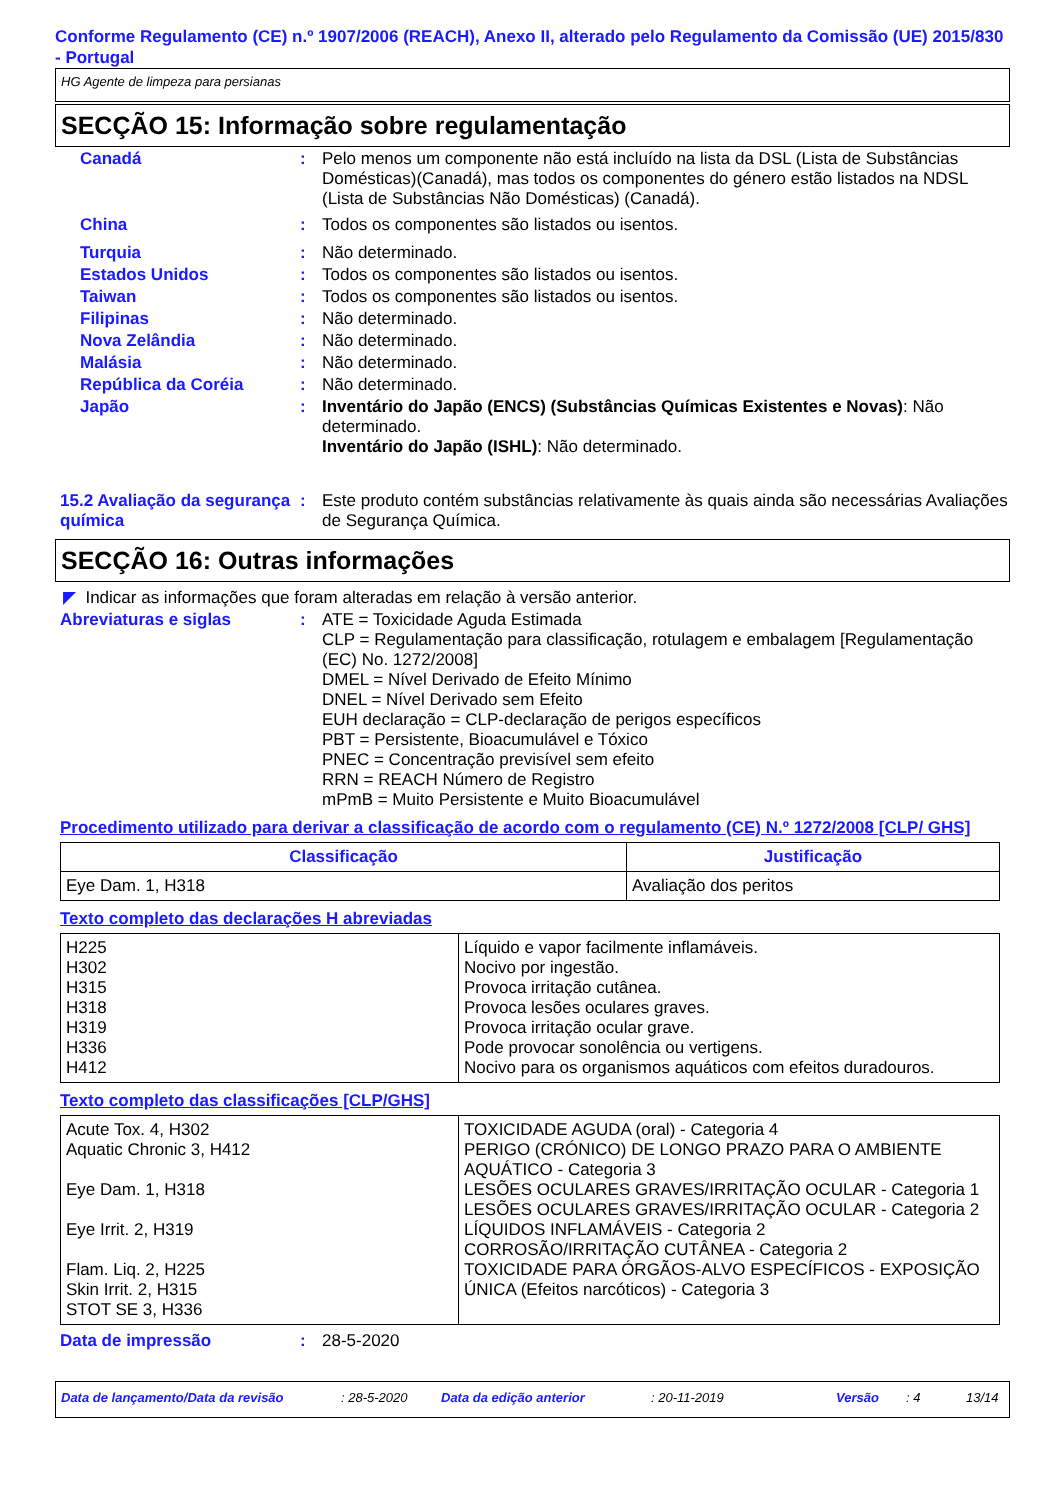Conforme Regulamento (CE) n.º 1907/2006 (REACH), Anexo II, alterado pelo Regulamento da Comissão (UE) 2015/830 - Portugal
HG Agente de limpeza para persianas
SECÇÃO 15: Informação sobre regulamentação
Canadá : Pelo menos um componente não está incluído na lista da DSL (Lista de Substâncias Domésticas)(Canadá), mas todos os componentes do género estão listados na NDSL (Lista de Substâncias Não Domésticas) (Canadá).
China : Todos os componentes são listados ou isentos.
Turquia : Não determinado.
Estados Unidos : Todos os componentes são listados ou isentos.
Taiwan : Todos os componentes são listados ou isentos.
Filipinas : Não determinado.
Nova Zelândia : Não determinado.
Malásia : Não determinado.
República da Coréia : Não determinado.
Japão : Inventário do Japão (ENCS) (Substâncias Químicas Existentes e Novas): Não determinado.
Inventário do Japão (ISHL): Não determinado.
15.2 Avaliação da segurança química
: Este produto contém substâncias relativamente às quais ainda são necessárias Avaliações de Segurança Química.
SECÇÃO 16: Outras informações
◤ Indicar as informações que foram alteradas em relação à versão anterior.
Abreviaturas e siglas : ATE = Toxicidade Aguda Estimada
CLP = Regulamentação para classificação, rotulagem e embalagem [Regulamentação (EC) No. 1272/2008]
DMEL = Nível Derivado de Efeito Mínimo
DNEL = Nível Derivado sem Efeito
EUH declaração = CLP-declaração de perigos específicos
PBT = Persistente, Bioacumulável e Tóxico
PNEC = Concentração previsível sem efeito
RRN = REACH Número de Registro
mPmB = Muito Persistente e Muito Bioacumulável
Procedimento utilizado para derivar a classificação de acordo com o regulamento (CE) N.º 1272/2008 [CLP/ GHS]
| Classificação | Justificação |
| --- | --- |
| Eye Dam. 1, H318 | Avaliação dos peritos |
Texto completo das declarações H abreviadas
| H225 H302 H315 H318 H319 H336 H412 | Líquido e vapor facilmente inflamáveis. Nocivo por ingestão. Provoca irritação cutânea. Provoca lesões oculares graves. Provoca irritação ocular grave. Pode provocar sonolência ou vertigens. Nocivo para os organismos aquáticos com efeitos duradouros. |
Texto completo das classificações [CLP/GHS]
| Acute Tox. 4, H302 Aquatic Chronic 3, H412 Eye Dam. 1, H318 Eye Irrit. 2, H319 Flam. Liq. 2, H225 Skin Irrit. 2, H315 STOT SE 3, H336 | TOXICIDADE AGUDA (oral) - Categoria 4 PERIGO (CRÓNICO) DE LONGO PRAZO PARA O AMBIENTE AQUÁTICO - Categoria 3 LESÕES OCULARES GRAVES/IRRITAÇÃO OCULAR - Categoria 1 LESÕES OCULARES GRAVES/IRRITAÇÃO OCULAR - Categoria 2 LÍQUIDOS INFLAMÁVEIS - Categoria 2 CORROSÃO/IRRITAÇÃO CUTÂNEA - Categoria 2 TOXICIDADE PARA ÓRGÃOS-ALVO ESPECÍFICOS - EXPOSIÇÃO ÚNICA (Efeitos narcóticos) - Categoria 3 |
Data de impressão : 28-5-2020
Data de lançamento/Data da revisão: 28-5-2020 Data da edição anterior: 20-11-2019 Versão: 4 13/14